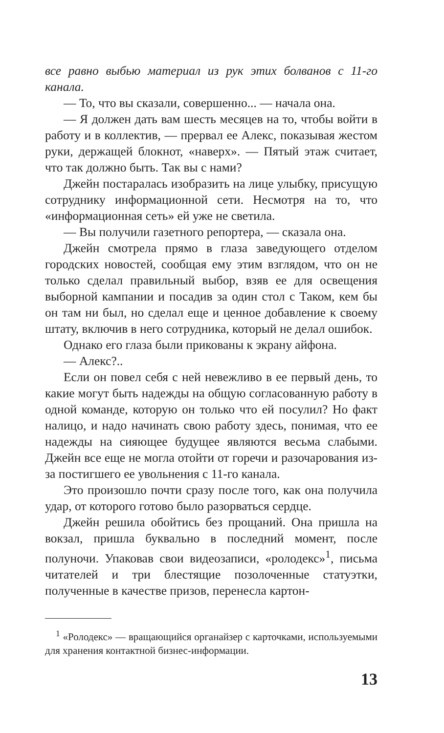все равно выбью материал из рук этих болванов с 11-го канала.
— То, что вы сказали, совершенно... — начала она.
— Я должен дать вам шесть месяцев на то, чтобы войти в работу и в коллектив, — прервал ее Алекс, показывая жестом руки, держащей блокнот, «наверх». — Пятый этаж считает, что так должно быть. Так вы с нами?
Джейн постаралась изобразить на лице улыбку, присущую сотруднику информационной сети. Несмотря на то, что «информационная сеть» ей уже не светила.
— Вы получили газетного репортера, — сказала она.
Джейн смотрела прямо в глаза заведующего отделом городских новостей, сообщая ему этим взглядом, что он не только сделал правильный выбор, взяв ее для освещения выборной кампании и посадив за один стол с Таком, кем бы он там ни был, но сделал еще и ценное добавление к своему штату, включив в него сотрудника, который не делал ошибок.
Однако его глаза были прикованы к экрану айфона.
— Алекс?..
Если он повел себя с ней невежливо в ее первый день, то какие могут быть надежды на общую согласованную работу в одной команде, которую он только что ей посулил? Но факт налицо, и надо начинать свою работу здесь, понимая, что ее надежды на сияющее будущее являются весьма слабыми. Джейн все еще не могла отойти от горечи и разочарования из-за постигшего ее увольнения с 11-го канала.
Это произошло почти сразу после того, как она получила удар, от которого готово было разорваться сердце.
Джейн решила обойтись без прощаний. Она пришла на вокзал, пришла буквально в последний момент, после полуночи. Упаковав свои видеозаписи, «ролодекс»<sup>1</sup>, письма читателей и три блестящие позолоченные статуэтки, полученные в качестве призов, перенесла картон-
<sup>1</sup> «Ролодекс» — вращающийся органайзер с карточками, используемыми для хранения контактной бизнес-информации.
13